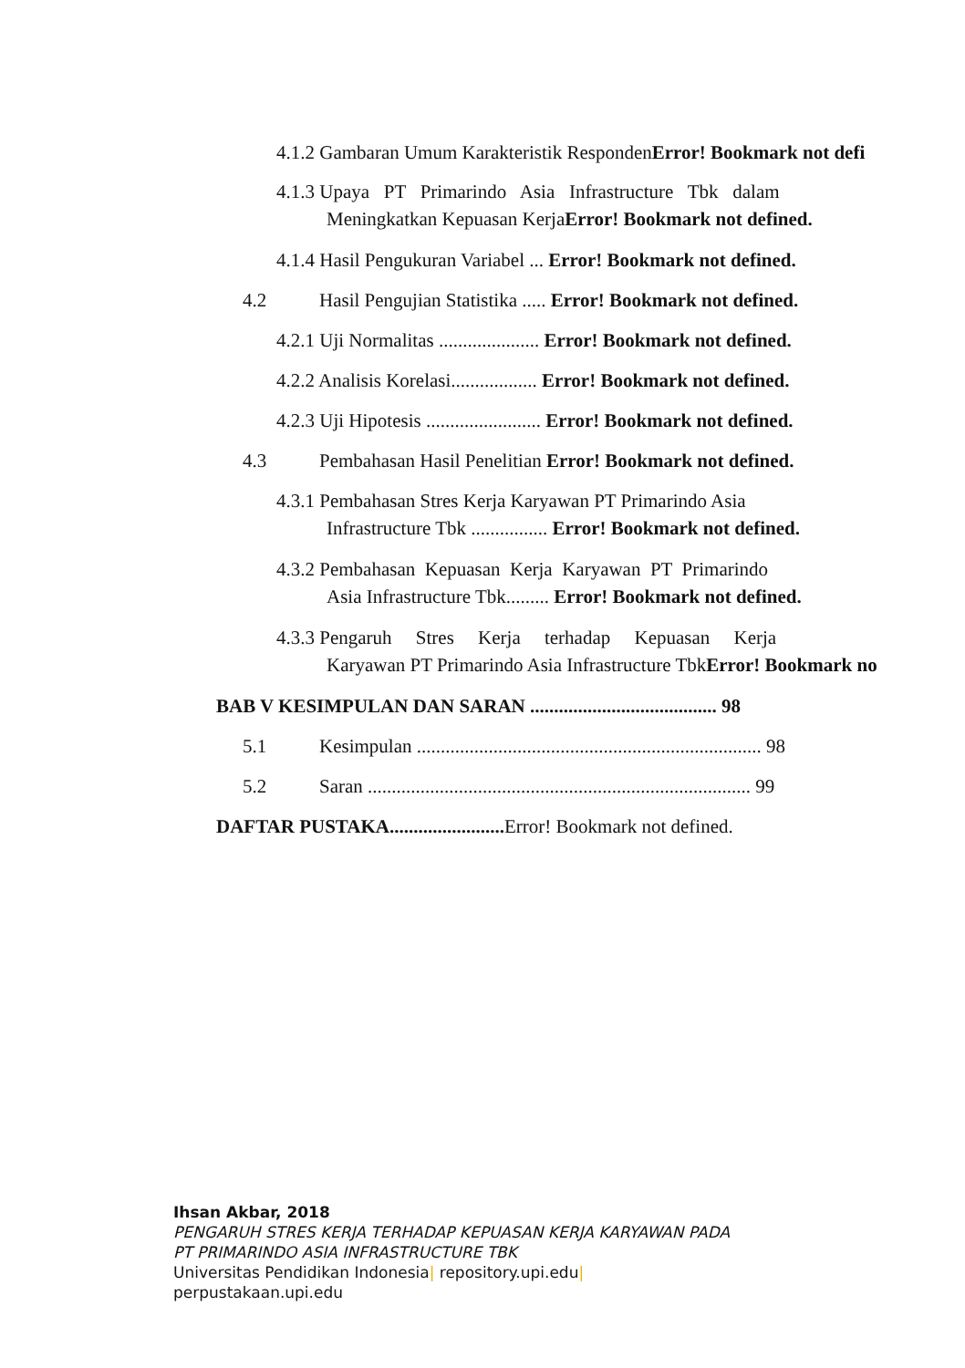4.1.2 Gambaran Umum Karakteristik RespondenError! Bookmark not defi
4.1.3 Upaya PT Primarindo Asia Infrastructure Tbk dalam
Meningkatkan Kepuasan KerjaError! Bookmark not defined.
4.1.4 Hasil Pengukuran Variabel ... Error! Bookmark not defined.
4.2 Hasil Pengujian Statistika ..... Error! Bookmark not defined.
4.2.1 Uji Normalitas ..................... Error! Bookmark not defined.
4.2.2 Analisis Korelasi.................. Error! Bookmark not defined.
4.2.3 Uji Hipotesis ........................ Error! Bookmark not defined.
4.3 Pembahasan Hasil Penelitian Error! Bookmark not defined.
4.3.1 Pembahasan Stres Kerja Karyawan PT Primarindo Asia
Infrastructure Tbk ................ Error! Bookmark not defined.
4.3.2 Pembahasan Kepuasan Kerja Karyawan PT Primarindo
Asia Infrastructure Tbk......... Error! Bookmark not defined.
4.3.3 Pengaruh Stres Kerja terhadap Kepuasan Kerja
Karyawan PT Primarindo Asia Infrastructure TbkError! Bookmark no
BAB V KESIMPULAN DAN SARAN ....................................... 98
5.1 Kesimpulan ........................................................................ 98
5.2 Saran ................................................................................ 99
DAFTAR PUSTAKA........................ Error! Bookmark not defined.
Ihsan Akbar, 2018
PENGARUH STRES KERJA TERHADAP KEPUASAN KERJA KARYAWAN PADA
PT PRIMARINDO ASIA INFRASTRUCTURE TBK
Universitas Pendidikan Indonesia| repository.upi.edu|
perpustakaan.upi.edu